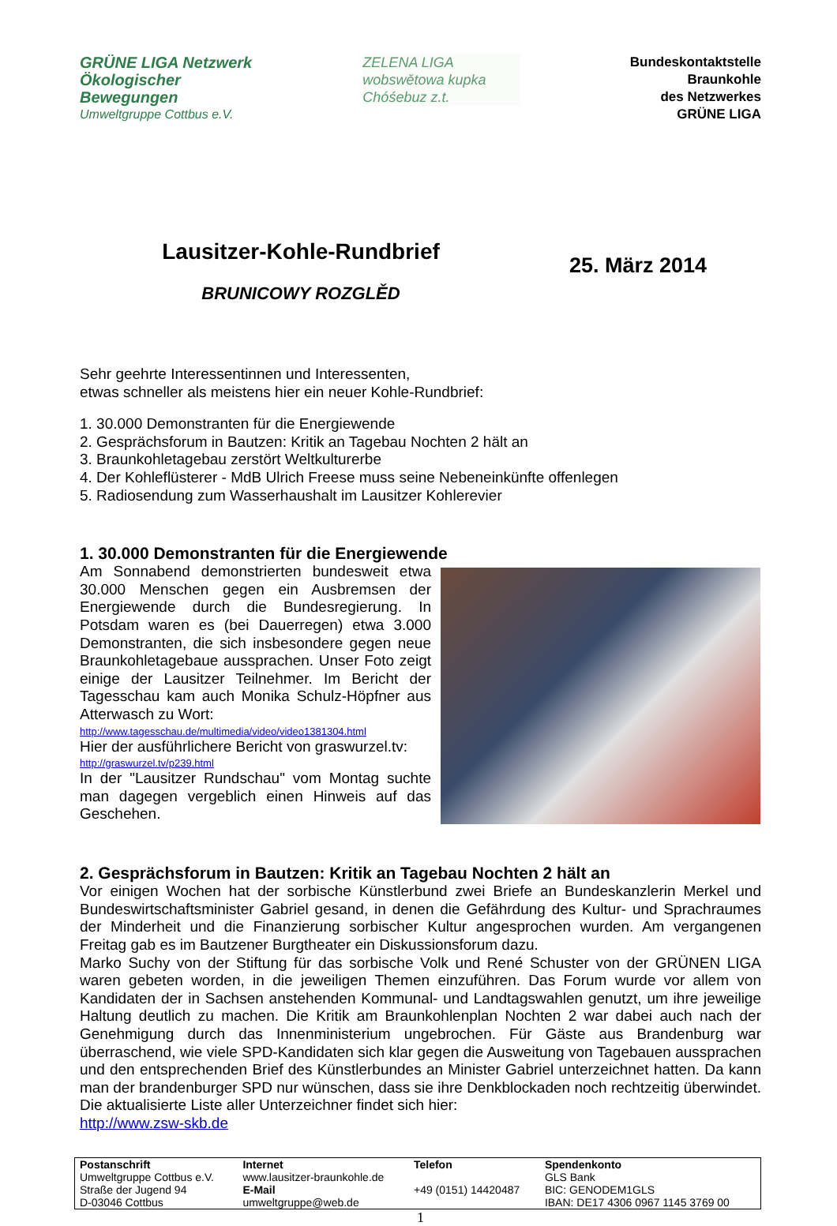GRÜNE LIGA Netzwerk Ökologischer Bewegungen
Umweltgruppe Cottbus e.V.
ZELENA LIGA
wobswětowa kupka
Chóśebuz z.t.
Bundeskontaktstelle
Braunkohle
des Netzwerkes
GRÜNE LIGA
Lausitzer-Kohle-Rundbrief
BRUNICOWY ROZGLĚD
25. März 2014
Sehr geehrte Interessentinnen und Interessenten,
etwas schneller als meistens hier ein neuer Kohle-Rundbrief:
1. 30.000 Demonstranten für die Energiewende
2. Gesprächsforum in Bautzen: Kritik an Tagebau Nochten 2 hält an
3. Braunkohletagebau zerstört Weltkulturerbe
4. Der Kohleflüsterer - MdB Ulrich Freese muss seine Nebeneinkünfte offenlegen
5. Radiosendung zum Wasserhaushalt im Lausitzer Kohlerevier
1. 30.000 Demonstranten für die Energiewende
Am Sonnabend demonstrierten bundesweit etwa 30.000 Menschen gegen ein Ausbremsen der Energiewende durch die Bundesregierung. In Potsdam waren es (bei Dauerregen) etwa 3.000 Demonstranten, die sich insbesondere gegen neue Braunkohletagebaue aussprachen. Unser Foto zeigt einige der Lausitzer Teilnehmer. Im Bericht der Tagesschau kam auch Monika Schulz-Höpfner aus Atterwasch zu Wort:
http://www.tagesschau.de/multimedia/video/video1381304.html
Hier der ausführlichere Bericht von graswurzel.tv:
http://graswurzel.tv/p239.html
In der "Lausitzer Rundschau" vom Montag suchte man dagegen vergeblich einen Hinweis auf das Geschehen.
2. Gesprächsforum in Bautzen: Kritik an Tagebau Nochten 2 hält an
Vor einigen Wochen hat der sorbische Künstlerbund zwei Briefe an Bundeskanzlerin Merkel und Bundeswirtschaftsminister Gabriel gesand, in denen die Gefährdung des Kultur- und Sprachraumes der Minderheit und die Finanzierung sorbischer Kultur angesprochen wurden. Am vergangenen Freitag gab es im Bautzener Burgtheater ein Diskussionsforum dazu.
Marko Suchy von der Stiftung für das sorbische Volk und René Schuster von der GRÜNEN LIGA waren gebeten worden, in die jeweiligen Themen einzuführen. Das Forum wurde vor allem von Kandidaten der in Sachsen anstehenden Kommunal- und Landtagswahlen genutzt, um ihre jeweilige Haltung deutlich zu machen. Die Kritik am Braunkohlenplan Nochten 2 war dabei auch nach der Genehmigung durch das Innenministerium ungebrochen. Für Gäste aus Brandenburg war überraschend, wie viele SPD-Kandidaten sich klar gegen die Ausweitung von Tagebauen aussprachen und den entsprechenden Brief des Künstlerbundes an Minister Gabriel unterzeichnet hatten. Da kann man der brandenburger SPD nur wünschen, dass sie ihre Denkblockaden noch rechtzeitig überwindet. Die aktualisierte Liste aller Unterzeichner findet sich hier:
http://www.zsw-skb.de
| Postanschrift Umweltgruppe Cottbus e.V. Straße der Jugend 94 D-03046 Cottbus | Internet www.lausitzer-braunkohle.de E-Mail umweltgruppe@web.de | Telefon +49 (0151) 14420487 | Spendenkonto GLS Bank BIC: GENODEM1GLS IBAN: DE17 4306 0967 1145 3769 00 |
1